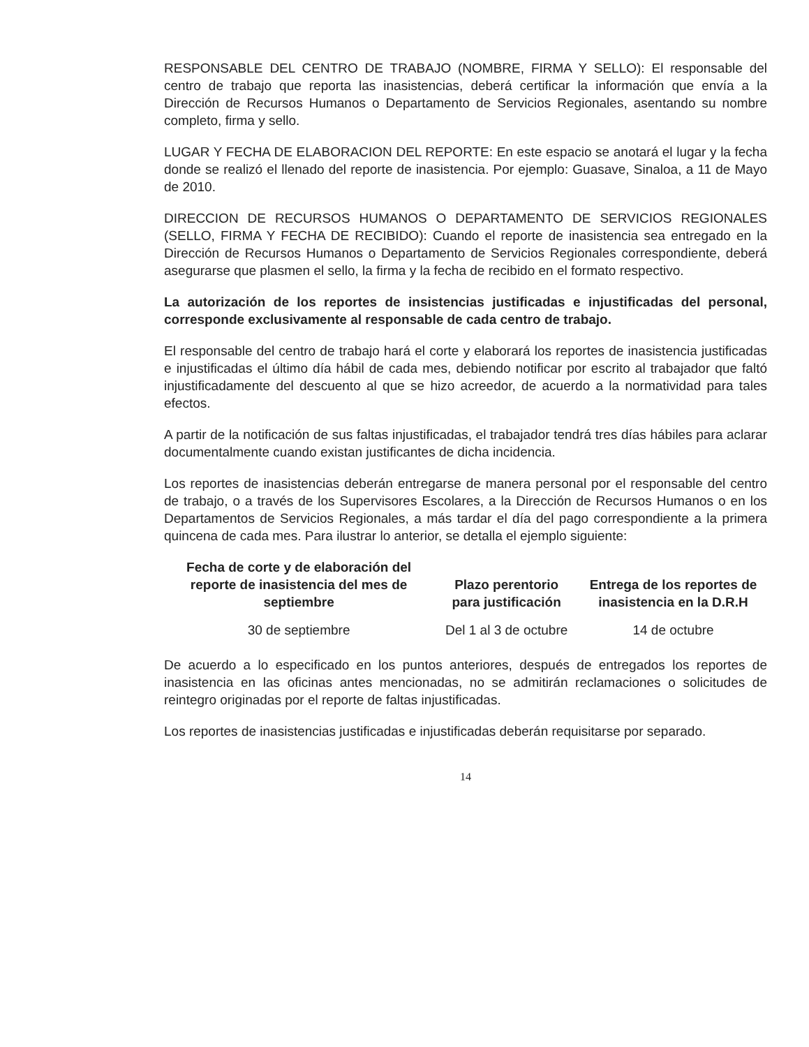RESPONSABLE DEL CENTRO DE TRABAJO (NOMBRE, FIRMA Y SELLO): El responsable del centro de trabajo que reporta las inasistencias, deberá certificar la información que envía a la Dirección de Recursos Humanos o Departamento de Servicios Regionales, asentando su nombre completo, firma y sello.
LUGAR Y FECHA DE ELABORACION DEL REPORTE: En este espacio se anotará el lugar y la fecha donde se realizó el llenado del reporte de inasistencia. Por ejemplo: Guasave, Sinaloa, a 11 de Mayo de 2010.
DIRECCION DE RECURSOS HUMANOS O DEPARTAMENTO DE SERVICIOS REGIONALES (SELLO, FIRMA Y FECHA DE RECIBIDO): Cuando el reporte de inasistencia sea entregado en la Dirección de Recursos Humanos o Departamento de Servicios Regionales correspondiente, deberá asegurarse que plasmen el sello, la firma y la fecha de recibido en el formato respectivo.
La autorización de los reportes de insistencias justificadas e injustificadas del personal, corresponde exclusivamente al responsable de cada centro de trabajo.
El responsable del centro de trabajo hará el corte y elaborará los reportes de inasistencia justificadas e injustificadas el último día hábil de cada mes, debiendo notificar por escrito al trabajador que faltó injustificadamente del descuento al que se hizo acreedor, de acuerdo a la normatividad para tales efectos.
A partir de la notificación de sus faltas injustificadas, el trabajador tendrá tres días hábiles para aclarar documentalmente cuando existan justificantes de dicha incidencia.
Los reportes de inasistencias deberán entregarse de manera personal por el responsable del centro de trabajo, o a través de los Supervisores Escolares, a la Dirección de Recursos Humanos o en los Departamentos de Servicios Regionales, a más tardar el día del pago correspondiente a la primera quincena de cada mes. Para ilustrar lo anterior, se detalla el ejemplo siguiente:
| Fecha de corte y de elaboración del reporte de inasistencia del mes de septiembre | Plazo perentorio para justificación | Entrega de los reportes de inasistencia en la D.R.H |
| --- | --- | --- |
| 30 de septiembre | Del 1 al 3 de octubre | 14 de octubre |
De acuerdo a lo especificado en los puntos anteriores, después de entregados los reportes de inasistencia en las oficinas antes mencionadas, no se admitirán reclamaciones o solicitudes de reintegro originadas por el reporte de faltas injustificadas.
Los reportes de inasistencias justificadas e injustificadas deberán requisitarse por separado.
14